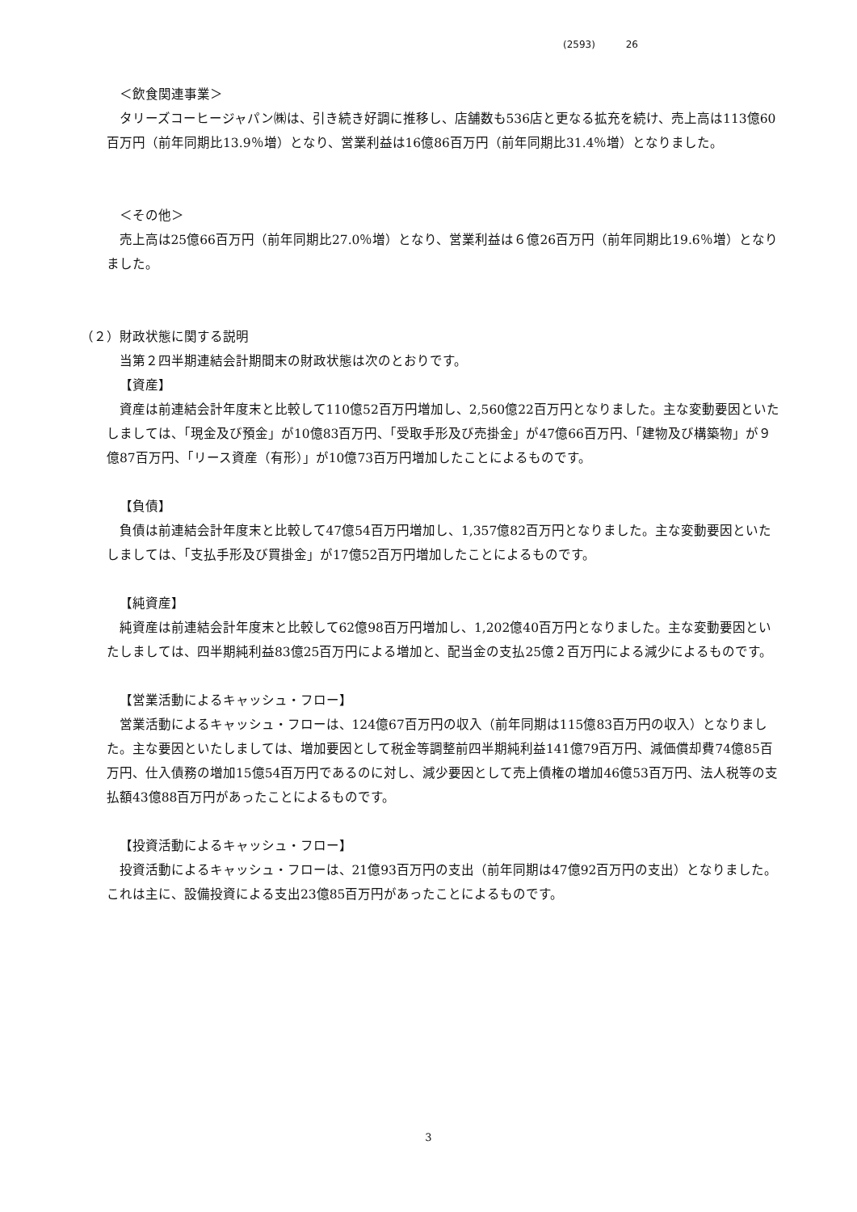(2593) 26
＜飲食関連事業＞
タリーズコーヒージャパン㈱は、引き続き好調に推移し、店舗数も536店と更なる拡充を続け、売上高は113億60百万円（前年同期比13.9％増）となり、営業利益は16億86百万円（前年同期比31.4％増）となりました。
＜その他＞
売上高は25億66百万円（前年同期比27.0％増）となり、営業利益は６億26百万円（前年同期比19.6％増）となりました。
（２）財政状態に関する説明
当第２四半期連結会計期間末の財政状態は次のとおりです。
【資産】
資産は前連結会計年度末と比較して110億52百万円増加し、2,560億22百万円となりました。主な変動要因といたしましては、「現金及び預金」が10億83百万円、「受取手形及び売掛金」が47億66百万円、「建物及び構築物」が９億87百万円、「リース資産（有形）」が10億73百万円増加したことによるものです。
【負債】
負債は前連結会計年度末と比較して47億54百万円増加し、1,357億82百万円となりました。主な変動要因といたしましては、「支払手形及び買掛金」が17億52百万円増加したことによるものです。
【純資産】
純資産は前連結会計年度末と比較して62億98百万円増加し、1,202億40百万円となりました。主な変動要因といたしましては、四半期純利益83億25百万円による増加と、配当金の支払25億２百万円による減少によるものです。
【営業活動によるキャッシュ・フロー】
営業活動によるキャッシュ・フローは、124億67百万円の収入（前年同期は115億83百万円の収入）となりました。主な要因といたしましては、増加要因として税金等調整前四半期純利益141億79百万円、減価償却費74億85百万円、仕入債務の増加15億54百万円であるのに対し、減少要因として売上債権の増加46億53百万円、法人税等の支払額43億88百万円があったことによるものです。
【投資活動によるキャッシュ・フロー】
投資活動によるキャッシュ・フローは、21億93百万円の支出（前年同期は47億92百万円の支出）となりました。これは主に、設備投資による支出23億85百万円があったことによるものです。
3